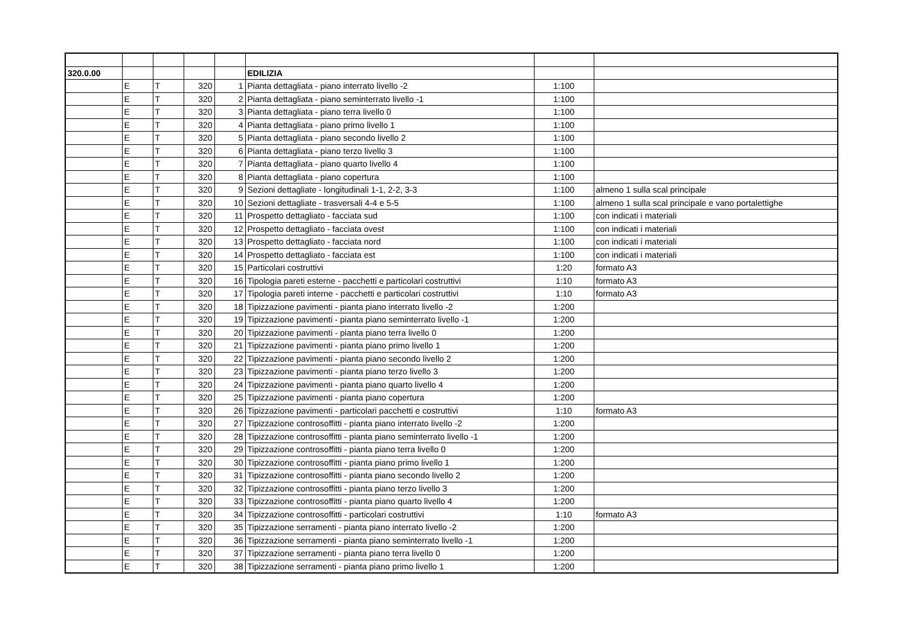| 320.0.00 | | | | | EDILIZIA | | |
| | E | T | 320 | 1 | Pianta dettagliata - piano interrato livello -2 | 1:100 | |
| | E | T | 320 | 2 | Pianta dettagliata - piano seminterrato livello -1 | 1:100 | |
| | E | T | 320 | 3 | Pianta dettagliata - piano terra livello 0 | 1:100 | |
| | E | T | 320 | 4 | Pianta dettagliata - piano primo livello 1 | 1:100 | |
| | E | T | 320 | 5 | Pianta dettagliata - piano secondo livello 2 | 1:100 | |
| | E | T | 320 | 6 | Pianta dettagliata - piano terzo livello 3 | 1:100 | |
| | E | T | 320 | 7 | Pianta dettagliata - piano quarto livello 4 | 1:100 | |
| | E | T | 320 | 8 | Pianta dettagliata - piano copertura | 1:100 | |
| | E | T | 320 | 9 | Sezioni dettagliate - longitudinali 1-1, 2-2, 3-3 | 1:100 | almeno 1 sulla scal principale |
| | E | T | 320 | 10 | Sezioni dettagliate - trasversali 4-4 e 5-5 | 1:100 | almeno 1 sulla scal principale e vano portalettighe |
| | E | T | 320 | 11 | Prospetto dettagliato - facciata sud | 1:100 | con indicati i materiali |
| | E | T | 320 | 12 | Prospetto dettagliato - facciata ovest | 1:100 | con indicati i materiali |
| | E | T | 320 | 13 | Prospetto dettagliato - facciata nord | 1:100 | con indicati i materiali |
| | E | T | 320 | 14 | Prospetto dettagliato - facciata est | 1:100 | con indicati i materiali |
| | E | T | 320 | 15 | Particolari costruttivi | 1:20 | formato A3 |
| | E | T | 320 | 16 | Tipologia pareti esterne - pacchetti e particolari costruttivi | 1:10 | formato A3 |
| | E | T | 320 | 17 | Tipologia pareti interne - pacchetti e particolari costruttivi | 1:10 | formato A3 |
| | E | T | 320 | 18 | Tipizzazione pavimenti - pianta piano interrato livello -2 | 1:200 | |
| | E | T | 320 | 19 | Tipizzazione pavimenti - pianta piano seminterrato livello -1 | 1:200 | |
| | E | T | 320 | 20 | Tipizzazione pavimenti - pianta piano terra livello 0 | 1:200 | |
| | E | T | 320 | 21 | Tipizzazione pavimenti - pianta piano primo livello 1 | 1:200 | |
| | E | T | 320 | 22 | Tipizzazione pavimenti - pianta piano secondo livello 2 | 1:200 | |
| | E | T | 320 | 23 | Tipizzazione pavimenti - pianta piano terzo livello 3 | 1:200 | |
| | E | T | 320 | 24 | Tipizzazione pavimenti - pianta piano quarto livello 4 | 1:200 | |
| | E | T | 320 | 25 | Tipizzazione pavimenti - pianta piano copertura | 1:200 | |
| | E | T | 320 | 26 | Tipizzazione pavimenti - particolari pacchetti e costruttivi | 1:10 | formato A3 |
| | E | T | 320 | 27 | Tipizzazione controsoffitti - pianta piano interrato livello -2 | 1:200 | |
| | E | T | 320 | 28 | Tipizzazione controsoffitti - pianta piano seminterrato livello -1 | 1:200 | |
| | E | T | 320 | 29 | Tipizzazione controsoffitti - pianta piano terra livello 0 | 1:200 | |
| | E | T | 320 | 30 | Tipizzazione controsoffitti - pianta piano primo livello 1 | 1:200 | |
| | E | T | 320 | 31 | Tipizzazione controsoffitti - pianta piano secondo livello 2 | 1:200 | |
| | E | T | 320 | 32 | Tipizzazione controsoffitti - pianta piano terzo livello 3 | 1:200 | |
| | E | T | 320 | 33 | Tipizzazione controsoffitti - pianta piano quarto livello 4 | 1:200 | |
| | E | T | 320 | 34 | Tipizzazione controsoffitti - particolari costruttivi | 1:10 | formato A3 |
| | E | T | 320 | 35 | Tipizzazione serramenti - pianta piano interrato livello -2 | 1:200 | |
| | E | T | 320 | 36 | Tipizzazione serramenti - pianta piano seminterrato livello -1 | 1:200 | |
| | E | T | 320 | 37 | Tipizzazione serramenti - pianta piano terra livello 0 | 1:200 | |
| | E | T | 320 | 38 | Tipizzazione serramenti - pianta piano primo livello 1 | 1:200 | |